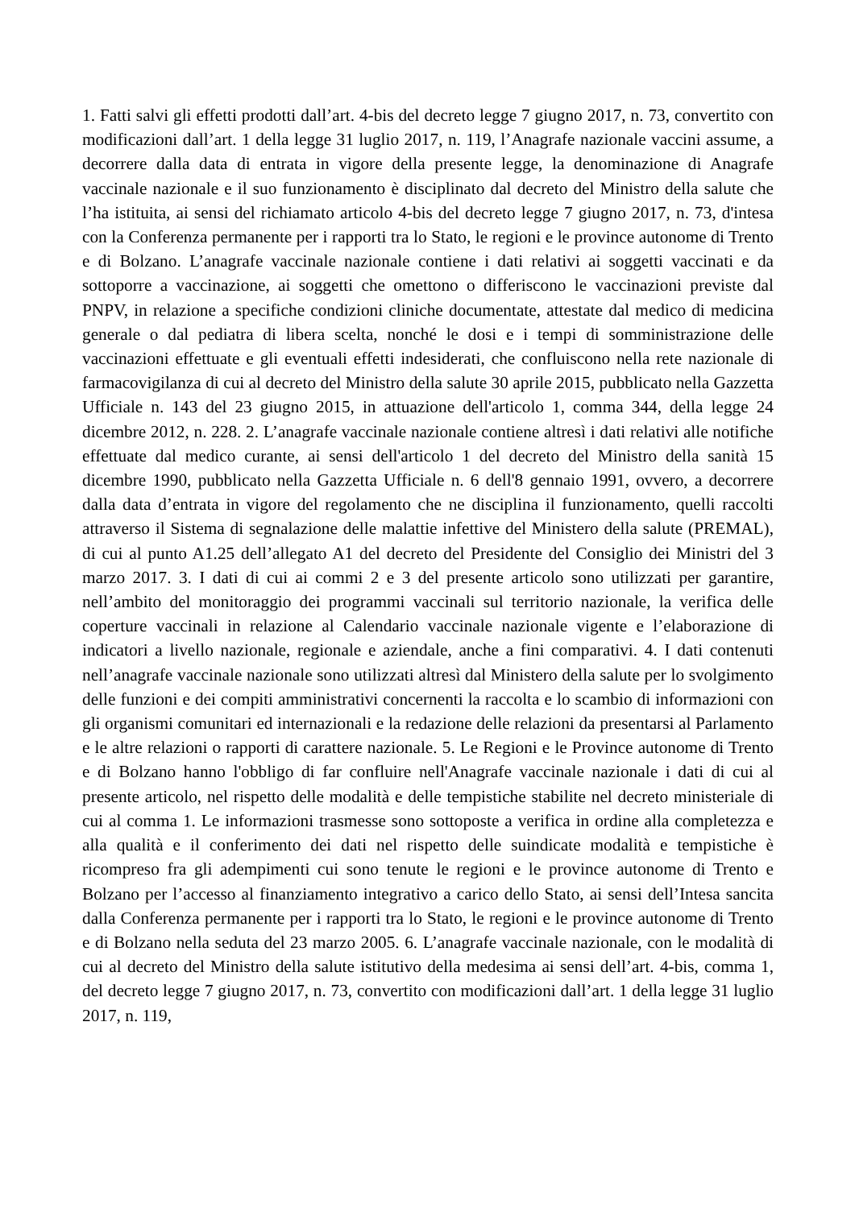1. Fatti salvi gli effetti prodotti dall’art. 4-bis del decreto legge 7 giugno 2017, n. 73, convertito con modificazioni dall’art. 1 della legge 31 luglio 2017, n. 119, l’Anagrafe nazionale vaccini assume, a decorrere dalla data di entrata in vigore della presente legge, la denominazione di Anagrafe vaccinale nazionale e il suo funzionamento è disciplinato dal decreto del Ministro della salute che l’ha istituita, ai sensi del richiamato articolo 4-bis del decreto legge 7 giugno 2017, n. 73, d'intesa con la Conferenza permanente per i rapporti tra lo Stato, le regioni e le province autonome di Trento e di Bolzano. L’anagrafe vaccinale nazionale contiene i dati relativi ai soggetti vaccinati e da sottoporre a vaccinazione, ai soggetti che omettono o differiscono le vaccinazioni previste dal PNPV, in relazione a specifiche condizioni cliniche documentate, attestate dal medico di medicina generale o dal pediatra di libera scelta, nonché le dosi e i tempi di somministrazione delle vaccinazioni effettuate e gli eventuali effetti indesiderati, che confluiscono nella rete nazionale di farmacovigilanza di cui al decreto del Ministro della salute 30 aprile 2015, pubblicato nella Gazzetta Ufficiale n. 143 del 23 giugno 2015, in attuazione dell'articolo 1, comma 344, della legge 24 dicembre 2012, n. 228. 2. L’anagrafe vaccinale nazionale contiene altresì i dati relativi alle notifiche effettuate dal medico curante, ai sensi dell'articolo 1 del decreto del Ministro della sanità 15 dicembre 1990, pubblicato nella Gazzetta Ufficiale n. 6 dell'8 gennaio 1991, ovvero, a decorrere dalla data d’entrata in vigore del regolamento che ne disciplina il funzionamento, quelli raccolti attraverso il Sistema di segnalazione delle malattie infettive del Ministero della salute (PREMAL), di cui al punto A1.25 dell’allegato A1 del decreto del Presidente del Consiglio dei Ministri del 3 marzo 2017. 3. I dati di cui ai commi 2 e 3 del presente articolo sono utilizzati per garantire, nell’ambito del monitoraggio dei programmi vaccinali sul territorio nazionale, la verifica delle coperture vaccinali in relazione al Calendario vaccinale nazionale vigente e l’elaborazione di indicatori a livello nazionale, regionale e aziendale, anche a fini comparativi. 4. I dati contenuti nell’anagrafe vaccinale nazionale sono utilizzati altresì dal Ministero della salute per lo svolgimento delle funzioni e dei compiti amministrativi concernenti la raccolta e lo scambio di informazioni con gli organismi comunitari ed internazionali e la redazione delle relazioni da presentarsi al Parlamento e le altre relazioni o rapporti di carattere nazionale. 5. Le Regioni e le Province autonome di Trento e di Bolzano hanno l'obbligo di far confluire nell'Anagrafe vaccinale nazionale i dati di cui al presente articolo, nel rispetto delle modalità e delle tempistiche stabilite nel decreto ministeriale di cui al comma 1. Le informazioni trasmesse sono sottoposte a verifica in ordine alla completezza e alla qualità e il conferimento dei dati nel rispetto delle suindicate modalità e tempistiche è ricompreso fra gli adempimenti cui sono tenute le regioni e le province autonome di Trento e Bolzano per l’accesso al finanziamento integrativo a carico dello Stato, ai sensi dell’Intesa sancita dalla Conferenza permanente per i rapporti tra lo Stato, le regioni e le province autonome di Trento e di Bolzano nella seduta del 23 marzo 2005. 6. L’anagrafe vaccinale nazionale, con le modalità di cui al decreto del Ministro della salute istitutivo della medesima ai sensi dell’art. 4-bis, comma 1, del decreto legge 7 giugno 2017, n. 73, convertito con modificazioni dall’art. 1 della legge 31 luglio 2017, n. 119,